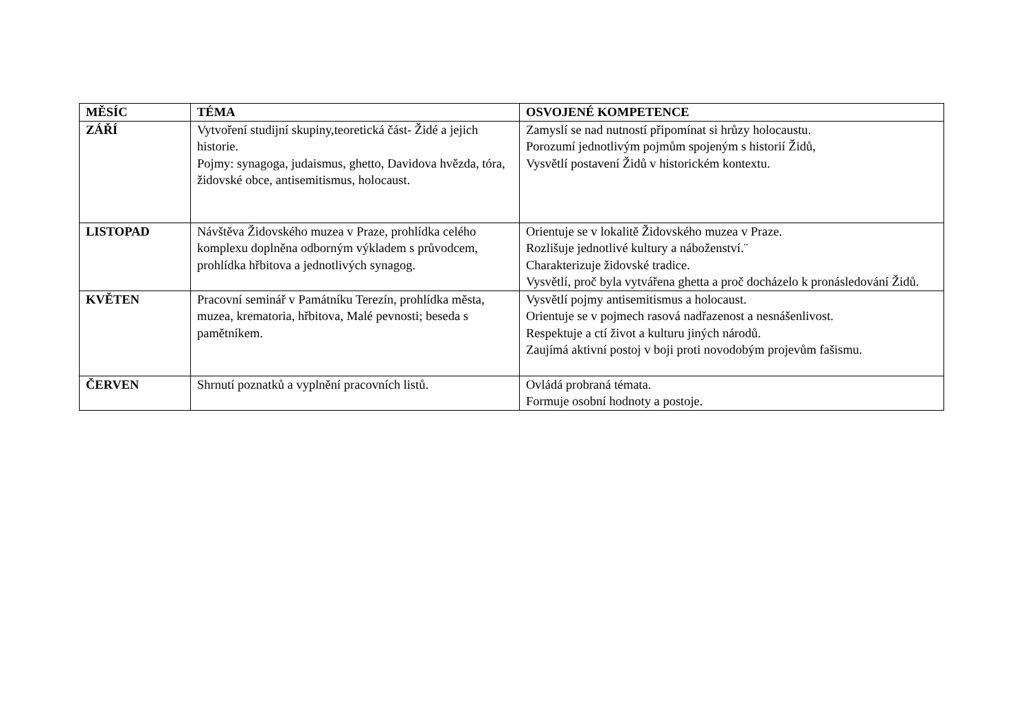| MĚSÍC | TÉMA | OSVOJENÉ KOMPETENCE |
| --- | --- | --- |
| ZÁŘÍ | Vytvoření studijní skupiny,teoretická část- Židé a jejich historie. Pojmy: synagoga, judaismus, ghetto, Davidova hvězda, tóra, židovské obce, antisemitismus, holocaust. | Zamyslí se nad nutností připomínat si hrůzy holocaustu. Porozumí jednotlivým pojmům spojeným s historií Židů, Vysvětlí postavení Židů v historickém kontextu. |
| LISTOPAD | Návštěva Židovského muzea v Praze, prohlídka celého komplexu doplněna odborným výkladem s průvodcem, prohlídka hřbitova a jednotlivých synagog. | Orientuje se v lokalitě Židovského muzea v Praze. Rozlišuje jednotlivé kultury a náboženství.¨ Charakterizuje židovské tradice. Vysvětlí, proč byla vytvářena ghetta a proč docházelo k pronásledování Židů. |
| KVĚTEN | Pracovní seminář v Památníku Terezín, prohlídka města, muzea, krematoria, hřbitova, Malé pevnosti; beseda s pamětníkem. | Vysvětlí pojmy antisemitismus a holocaust. Orientuje se v pojmech rasová nadřazenost a nesnášenlivost. Respektuje a ctí život a kulturu jiných národů. Zaujímá aktivní postoj v boji proti novodobým projevům fašismu. |
| ČERVEN | Shrnutí poznatků a vyplnění pracovních listů. | Ovládá probraná témata. Formuje osobní hodnoty a postoje. |